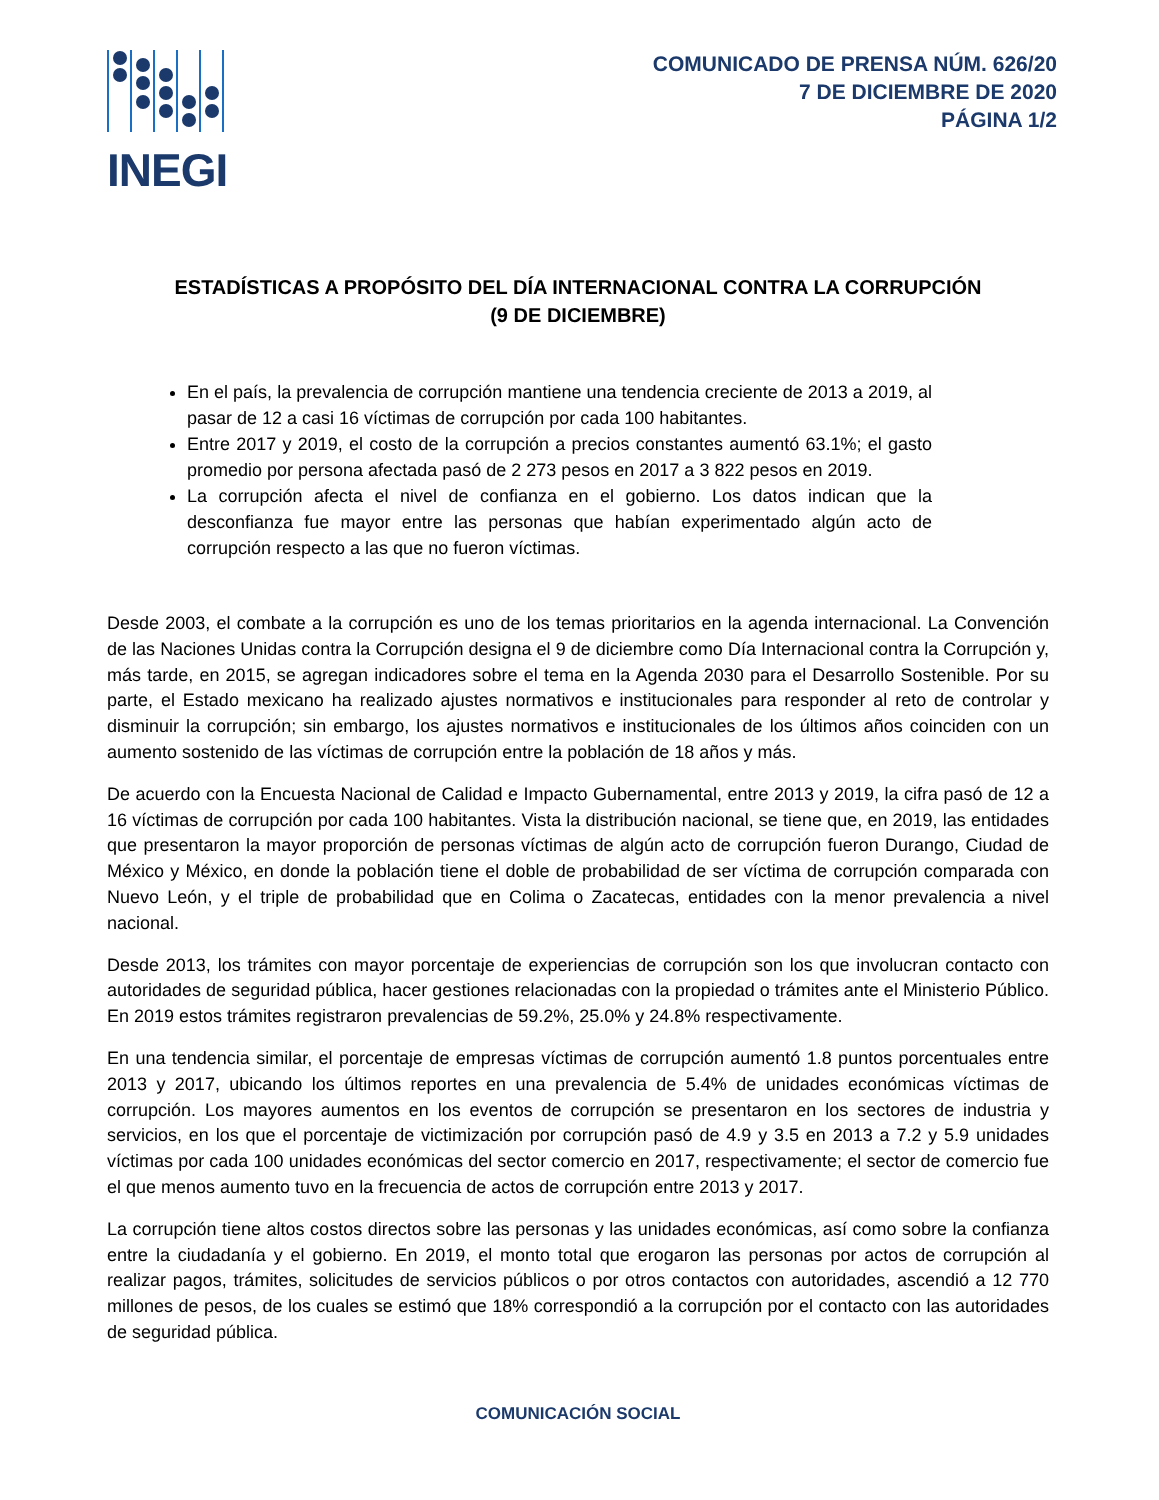INEGI
COMUNICADO DE PRENSA NÚM. 626/20
7 DE DICIEMBRE DE 2020
PÁGINA 1/2
ESTADÍSTICAS A PROPÓSITO DEL DÍA INTERNACIONAL CONTRA LA CORRUPCIÓN
(9 DE DICIEMBRE)
En el país, la prevalencia de corrupción mantiene una tendencia creciente de 2013 a 2019, al pasar de 12 a casi 16 víctimas de corrupción por cada 100 habitantes.
Entre 2017 y 2019, el costo de la corrupción a precios constantes aumentó 63.1%; el gasto promedio por persona afectada pasó de 2 273 pesos en 2017 a 3 822 pesos en 2019.
La corrupción afecta el nivel de confianza en el gobierno. Los datos indican que la desconfianza fue mayor entre las personas que habían experimentado algún acto de corrupción respecto a las que no fueron víctimas.
Desde 2003, el combate a la corrupción es uno de los temas prioritarios en la agenda internacional. La Convención de las Naciones Unidas contra la Corrupción designa el 9 de diciembre como Día Internacional contra la Corrupción y, más tarde, en 2015, se agregan indicadores sobre el tema en la Agenda 2030 para el Desarrollo Sostenible. Por su parte, el Estado mexicano ha realizado ajustes normativos e institucionales para responder al reto de controlar y disminuir la corrupción; sin embargo, los ajustes normativos e institucionales de los últimos años coinciden con un aumento sostenido de las víctimas de corrupción entre la población de 18 años y más.
De acuerdo con la Encuesta Nacional de Calidad e Impacto Gubernamental, entre 2013 y 2019, la cifra pasó de 12 a 16 víctimas de corrupción por cada 100 habitantes. Vista la distribución nacional, se tiene que, en 2019, las entidades que presentaron la mayor proporción de personas víctimas de algún acto de corrupción fueron Durango, Ciudad de México y México, en donde la población tiene el doble de probabilidad de ser víctima de corrupción comparada con Nuevo León, y el triple de probabilidad que en Colima o Zacatecas, entidades con la menor prevalencia a nivel nacional.
Desde 2013, los trámites con mayor porcentaje de experiencias de corrupción son los que involucran contacto con autoridades de seguridad pública, hacer gestiones relacionadas con la propiedad o trámites ante el Ministerio Público. En 2019 estos trámites registraron prevalencias de 59.2%, 25.0% y 24.8% respectivamente.
En una tendencia similar, el porcentaje de empresas víctimas de corrupción aumentó 1.8 puntos porcentuales entre 2013 y 2017, ubicando los últimos reportes en una prevalencia de 5.4% de unidades económicas víctimas de corrupción. Los mayores aumentos en los eventos de corrupción se presentaron en los sectores de industria y servicios, en los que el porcentaje de victimización por corrupción pasó de 4.9 y 3.5 en 2013 a 7.2 y 5.9 unidades víctimas por cada 100 unidades económicas del sector comercio en 2017, respectivamente; el sector de comercio fue el que menos aumento tuvo en la frecuencia de actos de corrupción entre 2013 y 2017.
La corrupción tiene altos costos directos sobre las personas y las unidades económicas, así como sobre la confianza entre la ciudadanía y el gobierno. En 2019, el monto total que erogaron las personas por actos de corrupción al realizar pagos, trámites, solicitudes de servicios públicos o por otros contactos con autoridades, ascendió a 12 770 millones de pesos, de los cuales se estimó que 18% correspondió a la corrupción por el contacto con las autoridades de seguridad pública.
COMUNICACIÓN SOCIAL